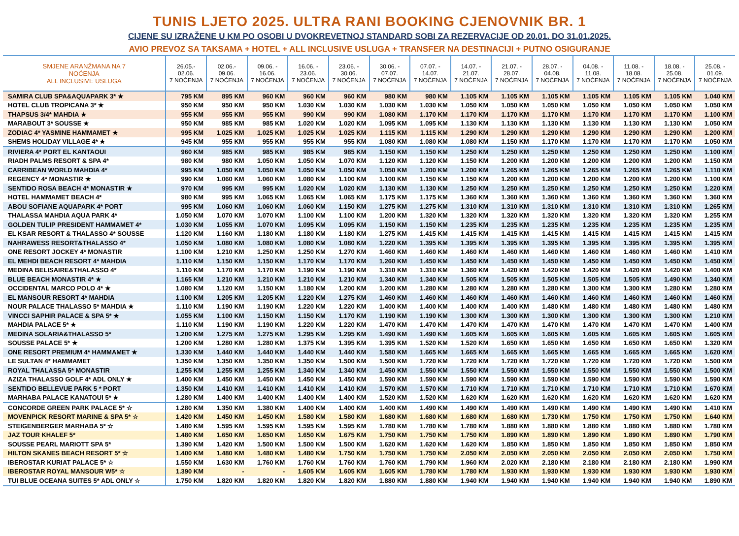TUNIS LJETO 2025. ULTRA RANI BOOKING CJENOVNIK BR. 1
CIJENE SU IZRAŽENE U KM PO OSOBI U DVOKREVETNOJ STANDARD SOBI ZA REZERVACIJE OD 20.01. DO 31.01.2025.
AVIO PREVOZ SA TAKSAMA + HOTEL + ALL INCLUSIVE USLUGA + TRANSFER NA DESTINACIJI + PUTNO OSIGURANJE
| SMJENE ARANŽMANA NA 7 NOĆENJA ALL INCLUSIVE USLUGA | 26.05.- 02.06. 7 NOĆENJA | 02.06.- 09.06. 7 NOĆENJA | 09.06. - 16.06. 7 NOĆENJA | 16.06. - 23.06. 7 NOĆENJA | 23.06. - 30.06. 7 NOĆENJA | 30.06. - 07.07. 7 NOĆENJA | 07.07. - 14.07. 7 NOĆENJA | 14.07. - 21.07. 7 NOĆENJA | 21.07. - 28.07. 7 NOĆENJA | 28.07. - 04.08. 7 NOĆENJA | 04.08. - 11.08. 7 NOĆENJA | 11.08. - 18.08. 7 NOĆENJA | 18.08. - 25.08. 7 NOĆENJA | 25.08. - 01.09. 7 NOĆENJA |
| --- | --- | --- | --- | --- | --- | --- | --- | --- | --- | --- | --- | --- | --- | --- |
| SAMIRA CLUB SPA&AQUAPARK 3* ★ | 795 KM | 895 KM | 960 KM | 960 KM | 960 KM | 980 KM | 980 KM | 1.105 KM | 1.105 KM | 1.105 KM | 1.105 KM | 1.105 KM | 1.105 KM | 1.040 KM |
| HOTEL CLUB TROPICANA 3* ★ | 950 KM | 950 KM | 950 KM | 1.030 KM | 1.030 KM | 1.030 KM | 1.030 KM | 1.050 KM | 1.050 KM | 1.050 KM | 1.050 KM | 1.050 KM | 1.050 KM | 1.050 KM |
| THAPSUS 3/4* MAHDIA ★ | 955 KM | 955 KM | 955 KM | 990 KM | 990 KM | 1.080 KM | 1.170 KM | 1.170 KM | 1.170 KM | 1.170 KM | 1.170 KM | 1.170 KM | 1.170 KM | 1.100 KM |
| MARABOUT 3* SOUSSE ★ | 950 KM | 985 KM | 985 KM | 1.020 KM | 1.020 KM | 1.095 KM | 1.095 KM | 1.130 KM | 1.130 KM | 1.130 KM | 1.130 KM | 1.130 KM | 1.130 KM | 1.050 KM |
| ZODIAC 4* YASMINE HAMMAMET ★ | 995 KM | 1.025 KM | 1.025 KM | 1.025 KM | 1.025 KM | 1.115 KM | 1.115 KM | 1.290 KM | 1.290 KM | 1.290 KM | 1.290 KM | 1.290 KM | 1.290 KM | 1.200 KM |
| SHEMS HOLIDAY VILLAGE 4* ★ | 945 KM | 955 KM | 955 KM | 955 KM | 955 KM | 1.080 KM | 1.080 KM | 1.080 KM | 1.150 KM | 1.170 KM | 1.170 KM | 1.170 KM | 1.170 KM | 1.050 KM |
| RIVIERA 4* PORT EL KANTAOUI | 960 KM | 985 KM | 985 KM | 985 KM | 985 KM | 1.150 KM | 1.150 KM | 1.250 KM | 1.250 KM | 1.250 KM | 1.250 KM | 1.250 KM | 1.250 KM | 1.100 KM |
| RIADH PALMS RESORT & SPA 4* | 980 KM | 980 KM | 1.050 KM | 1.050 KM | 1.070 KM | 1.120 KM | 1.120 KM | 1.150 KM | 1.200 KM | 1.200 KM | 1.200 KM | 1.200 KM | 1.200 KM | 1.150 KM |
| CARRIBEAN WORLD MAHDIA 4* | 995 KM | 1.050 KM | 1.050 KM | 1.050 KM | 1.050 KM | 1.050 KM | 1.200 KM | 1.200 KM | 1.265 KM | 1.265 KM | 1.265 KM | 1.265 KM | 1.265 KM | 1.110 KM |
| REGENCY 4* MONASTIR ★ | 990 KM | 1.060 KM | 1.060 KM | 1.080 KM | 1.100 KM | 1.100 KM | 1.150 KM | 1.150 KM | 1.200 KM | 1.200 KM | 1.200 KM | 1.200 KM | 1.200 KM | 1.100 KM |
| SENTIDO ROSA BEACH 4* MONASTIR ★ | 970 KM | 995 KM | 995 KM | 1.020 KM | 1.020 KM | 1.130 KM | 1.130 KM | 1.250 KM | 1.250 KM | 1.250 KM | 1.250 KM | 1.250 KM | 1.250 KM | 1.220 KM |
| HOTEL HAMMAMET BEACH 4* | 980 KM | 995 KM | 1.065 KM | 1.065 KM | 1.065 KM | 1.175 KM | 1.175 KM | 1.360 KM | 1.360 KM | 1.360 KM | 1.360 KM | 1.360 KM | 1.360 KM | 1.360 KM |
| ABOU SOFIANE AQUAPARK 4* PORT | 995 KM | 1.060 KM | 1.060 KM | 1.060 KM | 1.150 KM | 1.275 KM | 1.275 KM | 1.310 KM | 1.310 KM | 1.310 KM | 1.310 KM | 1.310 KM | 1.310 KM | 1.265 KM |
| THALASSA MAHDIA AQUA PARK 4* | 1.050 KM | 1.070 KM | 1.070 KM | 1.100 KM | 1.100 KM | 1.200 KM | 1.320 KM | 1.320 KM | 1.320 KM | 1.320 KM | 1.320 KM | 1.320 KM | 1.320 KM | 1.255 KM |
| GOLDEN TULIP PRESIDENT HAMMAMET 4* | 1.030 KM | 1.055 KM | 1.070 KM | 1.095 KM | 1.095 KM | 1.150 KM | 1.150 KM | 1.235 KM | 1.235 KM | 1.235 KM | 1.235 KM | 1.235 KM | 1.235 KM | 1.235 KM |
| EL KSAR RESORT & THALASSO 4* SOUSSE | 1.120 KM | 1.160 KM | 1.180 KM | 1.180 KM | 1.180 KM | 1.275 KM | 1.415 KM | 1.415 KM | 1.415 KM | 1.415 KM | 1.415 KM | 1.415 KM | 1.415 KM | 1.415 KM |
| NAHRAWESS RESORT&THALASSO 4* | 1.050 KM | 1.080 KM | 1.080 KM | 1.080 KM | 1.080 KM | 1.220 KM | 1.395 KM | 1.395 KM | 1.395 KM | 1.395 KM | 1.395 KM | 1.395 KM | 1.395 KM | 1.395 KM |
| ONE RESORT JOCKEY 4* MONASTIR | 1.100 KM | 1.210 KM | 1.250 KM | 1.250 KM | 1.270 KM | 1.460 KM | 1.460 KM | 1.460 KM | 1.460 KM | 1.460 KM | 1.460 KM | 1.460 KM | 1.460 KM | 1.410 KM |
| EL MEHDI BEACH RESORT 4* MAHDIA | 1.110 KM | 1.150 KM | 1.150 KM | 1.170 KM | 1.170 KM | 1.260 KM | 1.450 KM | 1.450 KM | 1.450 KM | 1.450 KM | 1.450 KM | 1.450 KM | 1.450 KM | 1.450 KM |
| MEDINA BELISAIRE&THALASSO 4* | 1.110 KM | 1.170 KM | 1.170 KM | 1.190 KM | 1.190 KM | 1.310 KM | 1.310 KM | 1.360 KM | 1.420 KM | 1.420 KM | 1.420 KM | 1.420 KM | 1.420 KM | 1.400 KM |
| BLUE BEACH MONASTIR 4* ★ | 1.165 KM | 1.210 KM | 1.210 KM | 1.210 KM | 1.210 KM | 1.340 KM | 1.340 KM | 1.505 KM | 1.505 KM | 1.505 KM | 1.505 KM | 1.505 KM | 1.490 KM | 1.340 KM |
| OCCIDENTAL MARCO POLO 4* ★ | 1.080 KM | 1.120 KM | 1.150 KM | 1.180 KM | 1.200 KM | 1.200 KM | 1.280 KM | 1.280 KM | 1.280 KM | 1.280 KM | 1.300 KM | 1.300 KM | 1.280 KM | 1.280 KM |
| EL MANSOUR RESORT 4* MAHDIA | 1.100 KM | 1.205 KM | 1.205 KM | 1.220 KM | 1.275 KM | 1.460 KM | 1.460 KM | 1.460 KM | 1.460 KM | 1.460 KM | 1.460 KM | 1.460 KM | 1.460 KM | 1.460 KM |
| NOUR PALACE THALASSO 5* MAHDIA ★ | 1.110 KM | 1.190 KM | 1.190 KM | 1.220 KM | 1.220 KM | 1.400 KM | 1.400 KM | 1.400 KM | 1.400 KM | 1.480 KM | 1.480 KM | 1.480 KM | 1.480 KM | 1.480 KM |
| VINCCI SAPHIR PALACE & SPA 5* ★ | 1.055 KM | 1.100 KM | 1.150 KM | 1.150 KM | 1.170 KM | 1.190 KM | 1.190 KM | 1.300 KM | 1.300 KM | 1.300 KM | 1.300 KM | 1.300 KM | 1.300 KM | 1.210 KM |
| MAHDIA PALACE 5* ★ | 1.110 KM | 1.190 KM | 1.190 KM | 1.220 KM | 1.220 KM | 1.470 KM | 1.470 KM | 1.470 KM | 1.470 KM | 1.470 KM | 1.470 KM | 1.470 KM | 1.470 KM | 1.400 KM |
| MEDINA SOLARIA&THALASSO 5* | 1.200 KM | 1.275 KM | 1.275 KM | 1.295 KM | 1.295 KM | 1.490 KM | 1.490 KM | 1.605 KM | 1.605 KM | 1.605 KM | 1.605 KM | 1.605 KM | 1.605 KM | 1.605 KM |
| SOUSSE PALACE 5* ★ | 1.200 KM | 1.280 KM | 1.280 KM | 1.375 KM | 1.395 KM | 1.395 KM | 1.520 KM | 1.520 KM | 1.650 KM | 1.650 KM | 1.650 KM | 1.650 KM | 1.650 KM | 1.320 KM |
| ONE RESORT PREMIUM 4* HAMMAMET ★ | 1.330 KM | 1.440 KM | 1.440 KM | 1.440 KM | 1.440 KM | 1.580 KM | 1.665 KM | 1.665 KM | 1.665 KM | 1.665 KM | 1.665 KM | 1.665 KM | 1.665 KM | 1.620 KM |
| LE SULTAN 4* HAMMAMET | 1.350 KM | 1.350 KM | 1.350 KM | 1.350 KM | 1.500 KM | 1.500 KM | 1.720 KM | 1.720 KM | 1.720 KM | 1.720 KM | 1.720 KM | 1.720 KM | 1.720 KM | 1.500 KM |
| ROYAL THALASSA 5* MONASTIR | 1.255 KM | 1.255 KM | 1.255 KM | 1.340 KM | 1.340 KM | 1.450 KM | 1.550 KM | 1.550 KM | 1.550 KM | 1.550 KM | 1.550 KM | 1.550 KM | 1.550 KM | 1.500 KM |
| AZIZA THALASSO GOLF 4* ADL ONLY ★ | 1.400 KM | 1.450 KM | 1.450 KM | 1.450 KM | 1.450 KM | 1.590 KM | 1.590 KM | 1.590 KM | 1.590 KM | 1.590 KM | 1.590 KM | 1.590 KM | 1.590 KM | 1.590 KM |
| SENTIDO BELLEVUE PARK 5 * PORT | 1.350 KM | 1.410 KM | 1.410 KM | 1.410 KM | 1.410 KM | 1.570 KM | 1.570 KM | 1.710 KM | 1.710 KM | 1.710 KM | 1.710 KM | 1.710 KM | 1.710 KM | 1.670 KM |
| MARHABA PALACE KANATOUI 5* ★ | 1.280 KM | 1.400 KM | 1.400 KM | 1.400 KM | 1.400 KM | 1.520 KM | 1.520 KM | 1.620 KM | 1.620 KM | 1.620 KM | 1.620 KM | 1.620 KM | 1.620 KM | 1.620 KM |
| CONCORDE GREEN PARK PALACE 5* ☆ | 1.280 KM | 1.350 KM | 1.380 KM | 1.400 KM | 1.400 KM | 1.400 KM | 1.490 KM | 1.490 KM | 1.490 KM | 1.490 KM | 1.490 KM | 1.490 KM | 1.490 KM | 1.410 KM |
| MOVENPICK RESORT MARINE & SPA 5* ☆ | 1.420 KM | 1.450 KM | 1.450 KM | 1.580 KM | 1.580 KM | 1.680 KM | 1.680 KM | 1.680 KM | 1.680 KM | 1.730 KM | 1.750 KM | 1.750 KM | 1.750 KM | 1.640 KM |
| STEIGENBERGER MARHABA 5* ☆ | 1.480 KM | 1.595 KM | 1.595 KM | 1.595 KM | 1.595 KM | 1.780 KM | 1.780 KM | 1.780 KM | 1.880 KM | 1.880 KM | 1.880 KM | 1.880 KM | 1.880 KM | 1.780 KM |
| JAZ TOUR KHALEF 5* | 1.480 KM | 1.650 KM | 1.650 KM | 1.650 KM | 1.675 KM | 1.750 KM | 1.750 KM | 1.750 KM | 1.890 KM | 1.890 KM | 1.890 KM | 1.890 KM | 1.890 KM | 1.790 KM |
| SOUSSE PEARL MARIOTT SPA 5* | 1.390 KM | 1.420 KM | 1.500 KM | 1.500 KM | 1.500 KM | 1.620 KM | 1.620 KM | 1.620 KM | 1.850 KM | 1.850 KM | 1.850 KM | 1.850 KM | 1.850 KM | 1.850 KM |
| HILTON SKANES BEACH RESORT 5* ☆ | 1.400 KM | 1.480 KM | 1.480 KM | 1.480 KM | 1.750 KM | 1.750 KM | 1.750 KM | 2.050 KM | 2.050 KM | 2.050 KM | 2.050 KM | 2.050 KM | 2.050 KM | 1.750 KM |
| IBEROSTAR KURIAT PALACE 5* ☆ | 1.550 KM | 1.630 KM | 1.760 KM | 1.760 KM | 1.760 KM | 1.760 KM | 1.790 KM | 1.960 KM | 2.020 KM | 2.180 KM | 2.180 KM | 2.180 KM | 2.180 KM | 1.990 KM |
| IBEROSTAR ROYAL MANSOUR W5* ☆ | 1.390 KM | - | - | 1.605 KM | 1.605 KM | 1.605 KM | 1.780 KM | 1.780 KM | 1.930 KM | 1.930 KM | 1.930 KM | 1.930 KM | 1.930 KM | 1.930 KM |
| TUI BLUE OCEANA SUITES 5* ADL ONLY ☆ | 1.750 KM | 1.820 KM | 1.820 KM | 1.820 KM | 1.820 KM | 1.880 KM | 1.880 KM | 1.940 KM | 1.940 KM | 1.940 KM | 1.940 KM | 1.940 KM | 1.940 KM | 1.890 KM |